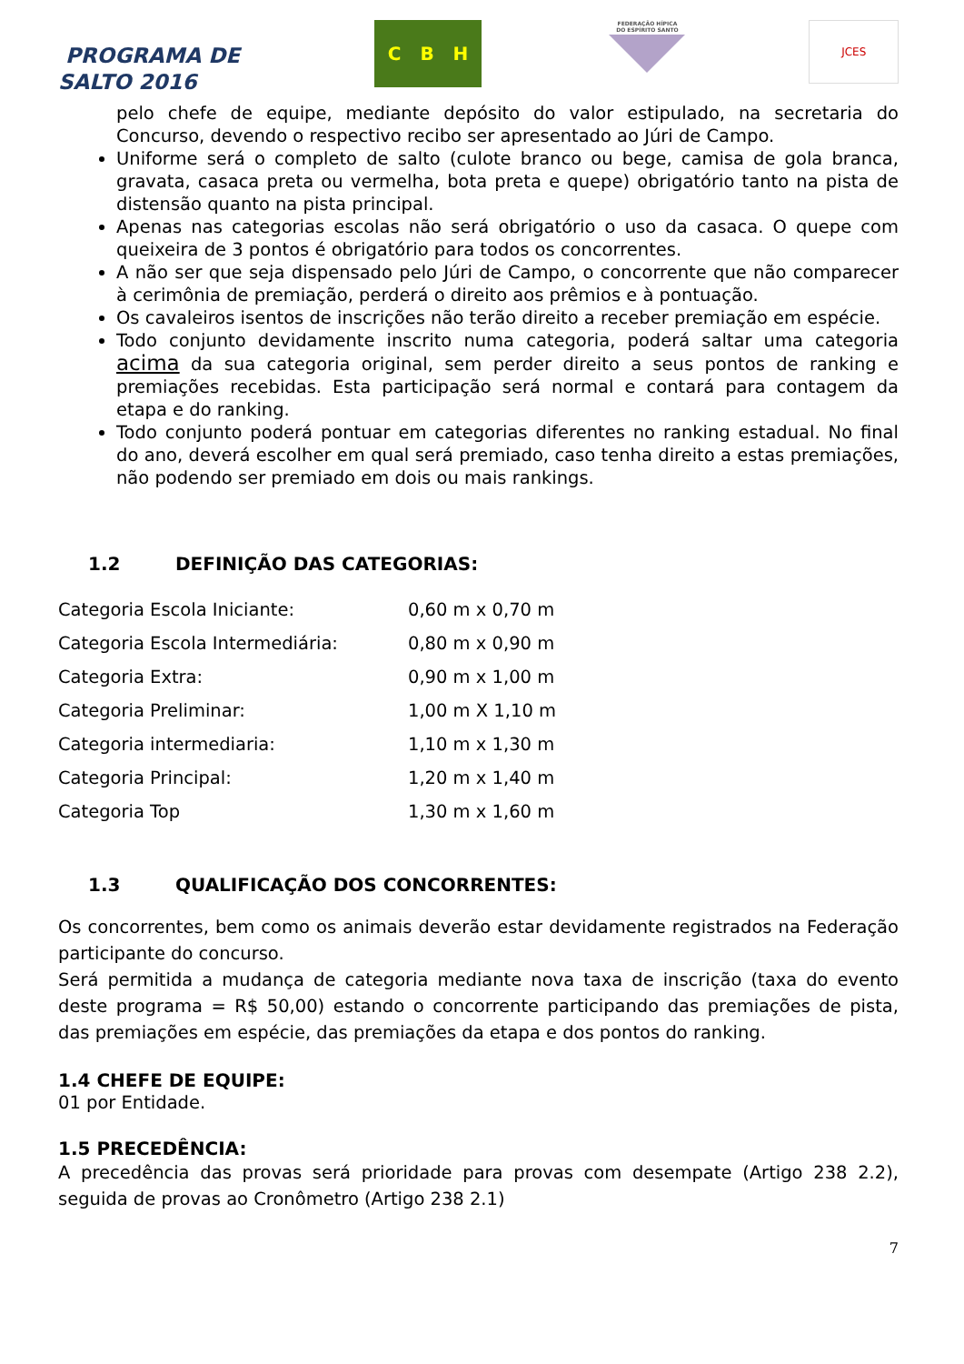PROGRAMA DE
SALTO 2016
C B H
FEDERAÇÃO HÍPICA
DO ESPÍRITO SANTO
JCES
pelo chefe de equipe, mediante depósito do valor estipulado, na secretaria do Concurso, devendo o respectivo recibo ser apresentado ao Júri de Campo.
Uniforme será o completo de salto (culote branco ou bege, camisa de gola branca, gravata, casaca preta ou vermelha, bota preta e quepe) obrigatório tanto na pista de distensão quanto na pista principal.
Apenas nas categorias escolas não será obrigatório o uso da casaca. O quepe com queixeira de 3 pontos é obrigatório para todos os concorrentes.
A não ser que seja dispensado pelo Júri de Campo, o concorrente que não comparecer à cerimônia de premiação, perderá o direito aos prêmios e à pontuação.
Os cavaleiros isentos de inscrições não terão direito a receber premiação em espécie.
Todo conjunto devidamente inscrito numa categoria, poderá saltar uma categoria acima da sua categoria original, sem perder direito a seus pontos de ranking e premiações recebidas. Esta participação será normal e contará para contagem da etapa e do ranking.
Todo conjunto poderá pontuar em categorias diferentes no ranking estadual. No final do ano, deverá escolher em qual será premiado, caso tenha direito a estas premiações, não podendo ser premiado em dois ou mais rankings.
1.2 DEFINIÇÃO DAS CATEGORIAS:
| Categoria Escola Iniciante: | 0,60 m x 0,70 m |
| Categoria Escola Intermediária: | 0,80 m x 0,90 m |
| Categoria Extra: | 0,90 m x 1,00 m |
| Categoria Preliminar: | 1,00 m X 1,10 m |
| Categoria intermediaria: | 1,10 m x 1,30 m |
| Categoria Principal: | 1,20 m x 1,40 m |
| Categoria Top | 1,30 m x 1,60 m |
1.3 QUALIFICAÇÃO DOS CONCORRENTES:
Os concorrentes, bem como os animais deverão estar devidamente registrados na Federação participante do concurso.
Será permitida a mudança de categoria mediante nova taxa de inscrição (taxa do evento deste programa = R$ 50,00) estando o concorrente participando das premiações de pista, das premiações em espécie, das premiações da etapa e dos pontos do ranking.
1.4 CHEFE DE EQUIPE:
01 por Entidade.
1.5 PRECEDÊNCIA:
A precedência das provas será prioridade para provas com desempate (Artigo 238 2.2), seguida de provas ao Cronômetro (Artigo 238 2.1)
7